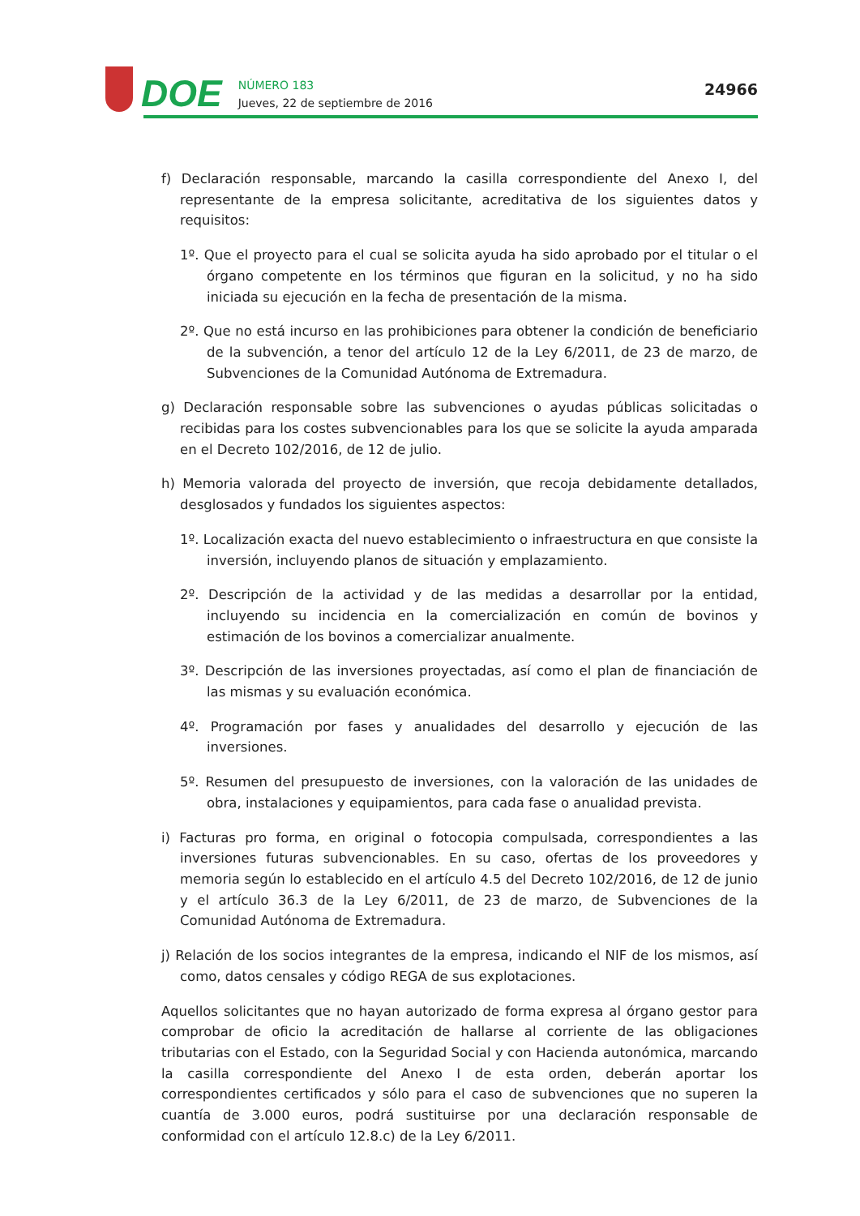DOE
NÚMERO 183
Jueves, 22 de septiembre de 2016
24966
f) Declaración responsable, marcando la casilla correspondiente del Anexo I, del representante de la empresa solicitante, acreditativa de los siguientes datos y requisitos:
1º. Que el proyecto para el cual se solicita ayuda ha sido aprobado por el titular o el órgano competente en los términos que figuran en la solicitud, y no ha sido iniciada su ejecución en la fecha de presentación de la misma.
2º. Que no está incurso en las prohibiciones para obtener la condición de beneficiario de la subvención, a tenor del artículo 12 de la Ley 6/2011, de 23 de marzo, de Subvenciones de la Comunidad Autónoma de Extremadura.
g) Declaración responsable sobre las subvenciones o ayudas públicas solicitadas o recibidas para los costes subvencionables para los que se solicite la ayuda amparada en el Decreto 102/2016, de 12 de julio.
h) Memoria valorada del proyecto de inversión, que recoja debidamente detallados, desglosados y fundados los siguientes aspectos:
1º. Localización exacta del nuevo establecimiento o infraestructura en que consiste la inversión, incluyendo planos de situación y emplazamiento.
2º. Descripción de la actividad y de las medidas a desarrollar por la entidad, incluyendo su incidencia en la comercialización en común de bovinos y estimación de los bovinos a comercializar anualmente.
3º. Descripción de las inversiones proyectadas, así como el plan de financiación de las mismas y su evaluación económica.
4º. Programación por fases y anualidades del desarrollo y ejecución de las inversiones.
5º. Resumen del presupuesto de inversiones, con la valoración de las unidades de obra, instalaciones y equipamientos, para cada fase o anualidad prevista.
i) Facturas pro forma, en original o fotocopia compulsada, correspondientes a las inversiones futuras subvencionables. En su caso, ofertas de los proveedores y memoria según lo establecido en el artículo 4.5 del Decreto 102/2016, de 12 de junio y el artículo 36.3 de la Ley 6/2011, de 23 de marzo, de Subvenciones de la Comunidad Autónoma de Extremadura.
j) Relación de los socios integrantes de la empresa, indicando el NIF de los mismos, así como, datos censales y código REGA de sus explotaciones.
Aquellos solicitantes que no hayan autorizado de forma expresa al órgano gestor para comprobar de oficio la acreditación de hallarse al corriente de las obligaciones tributarias con el Estado, con la Seguridad Social y con Hacienda autonómica, marcando la casilla correspondiente del Anexo I de esta orden, deberán aportar los correspondientes certificados y sólo para el caso de subvenciones que no superen la cuantía de 3.000 euros, podrá sustituirse por una declaración responsable de conformidad con el artículo 12.8.c) de la Ley 6/2011.